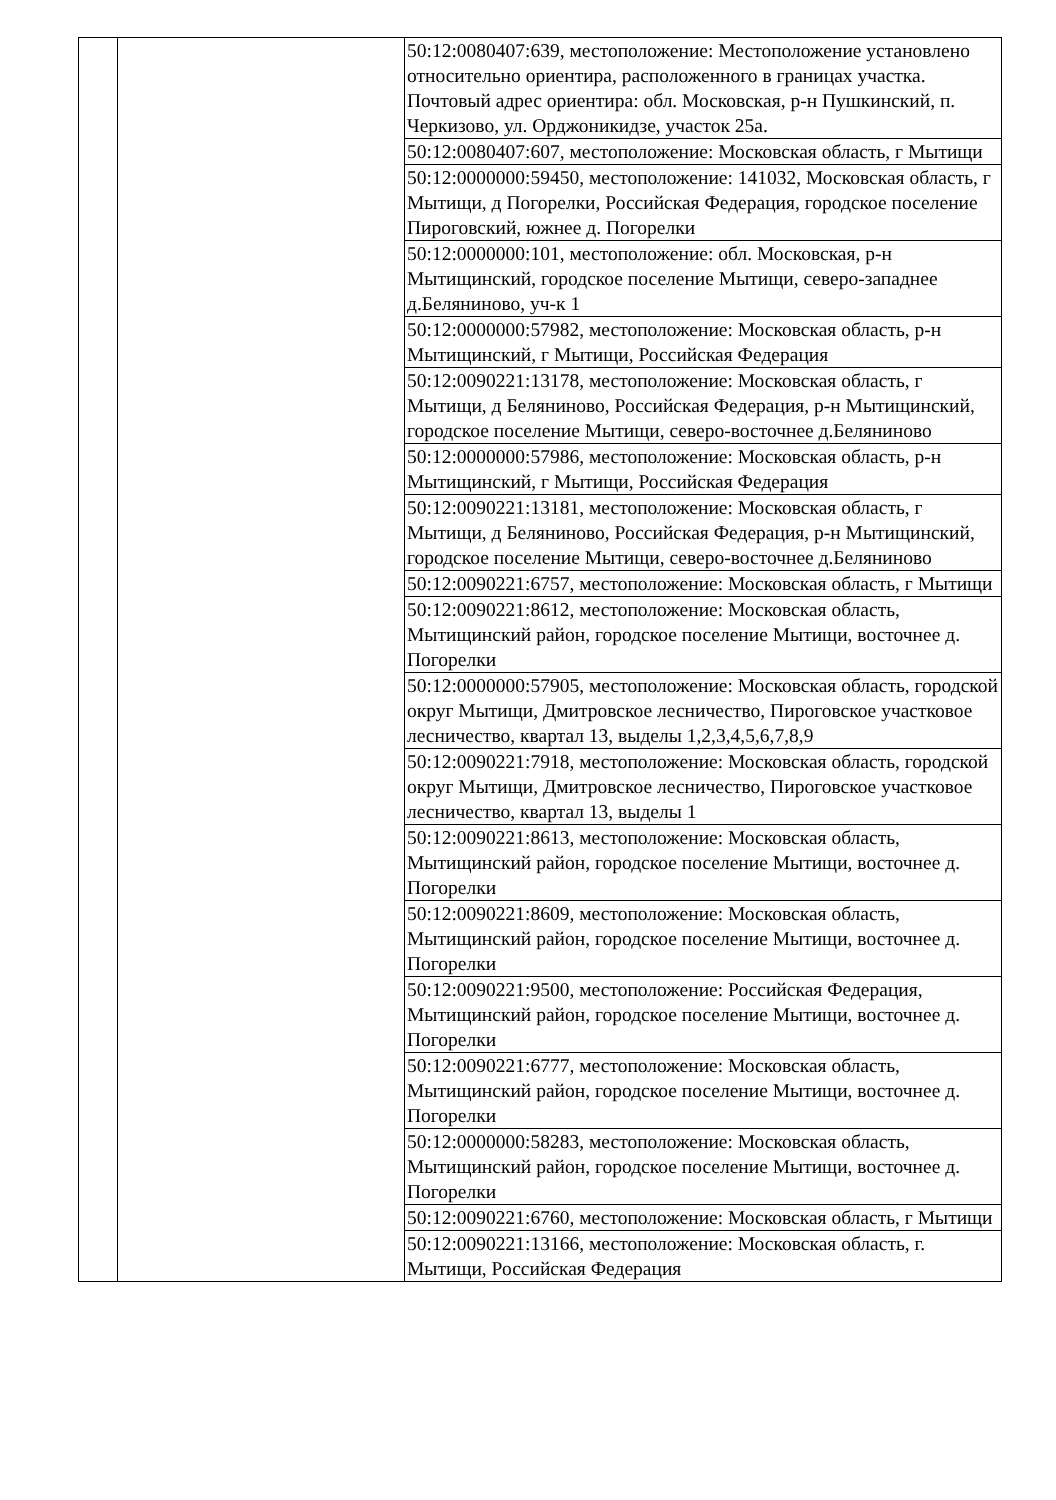| | | 50:12:0080407:639, местоположение: Местоположение установлено относительно ориентира, расположенного в границах участка. Почтовый адрес ориентира: обл. Московская, р-н Пушкинский, п. Черкизово, ул. Орджоникидзе, участок 25а. |
| | | 50:12:0080407:607, местоположение: Московская область, г Мытищи |
| | | 50:12:0000000:59450, местоположение: 141032, Московская область, г Мытищи, д Погорелки, Российская Федерация, городское поселение Пироговский, южнее д. Погорелки |
| | | 50:12:0000000:101, местоположение: обл. Московская, р-н Мытищинский, городское поселение Мытищи, северо-западнее д.Беляниново, уч-к 1 |
| | | 50:12:0000000:57982, местоположение: Московская область, р-н Мытищинский, г Мытищи, Российская Федерация |
| | | 50:12:0090221:13178, местоположение: Московская область, г Мытищи, д Беляниново, Российская Федерация, р-н Мытищинский, городское поселение Мытищи, северо-восточнее д.Беляниново |
| | | 50:12:0000000:57986, местоположение: Московская область, р-н Мытищинский, г Мытищи, Российская Федерация |
| | | 50:12:0090221:13181, местоположение: Московская область, г Мытищи, д Беляниново, Российская Федерация, р-н Мытищинский, городское поселение Мытищи, северо-восточнее д.Беляниново |
| | | 50:12:0090221:6757, местоположение: Московская область, г Мытищи |
| | | 50:12:0090221:8612, местоположение: Московская область, Мытищинский район, городское поселение Мытищи, восточнее д. Погорелки |
| | | 50:12:0000000:57905, местоположение: Московская область, городской округ Мытищи, Дмитровское лесничество, Пироговское участковое лесничество, квартал 13, выделы 1,2,3,4,5,6,7,8,9 |
| | | 50:12:0090221:7918, местоположение: Московская область, городской округ Мытищи, Дмитровское лесничество, Пироговское участковое лесничество, квартал 13, выделы 1 |
| | | 50:12:0090221:8613, местоположение: Московская область, Мытищинский район, городское поселение Мытищи, восточнее д. Погорелки |
| | | 50:12:0090221:8609, местоположение: Московская область, Мытищинский район, городское поселение Мытищи, восточнее д. Погорелки |
| | | 50:12:0090221:9500, местоположение: Российская Федерация, Мытищинский район, городское поселение Мытищи, восточнее д. Погорелки |
| | | 50:12:0090221:6777, местоположение: Московская область, Мытищинский район, городское поселение Мытищи, восточнее д. Погорелки |
| | | 50:12:0000000:58283, местоположение: Московская область, Мытищинский район, городское поселение Мытищи, восточнее д. Погорелки |
| | | 50:12:0090221:6760, местоположение: Московская область, г Мытищи |
| | | 50:12:0090221:13166, местоположение: Московская область, г. Мытищи, Российская Федерация |